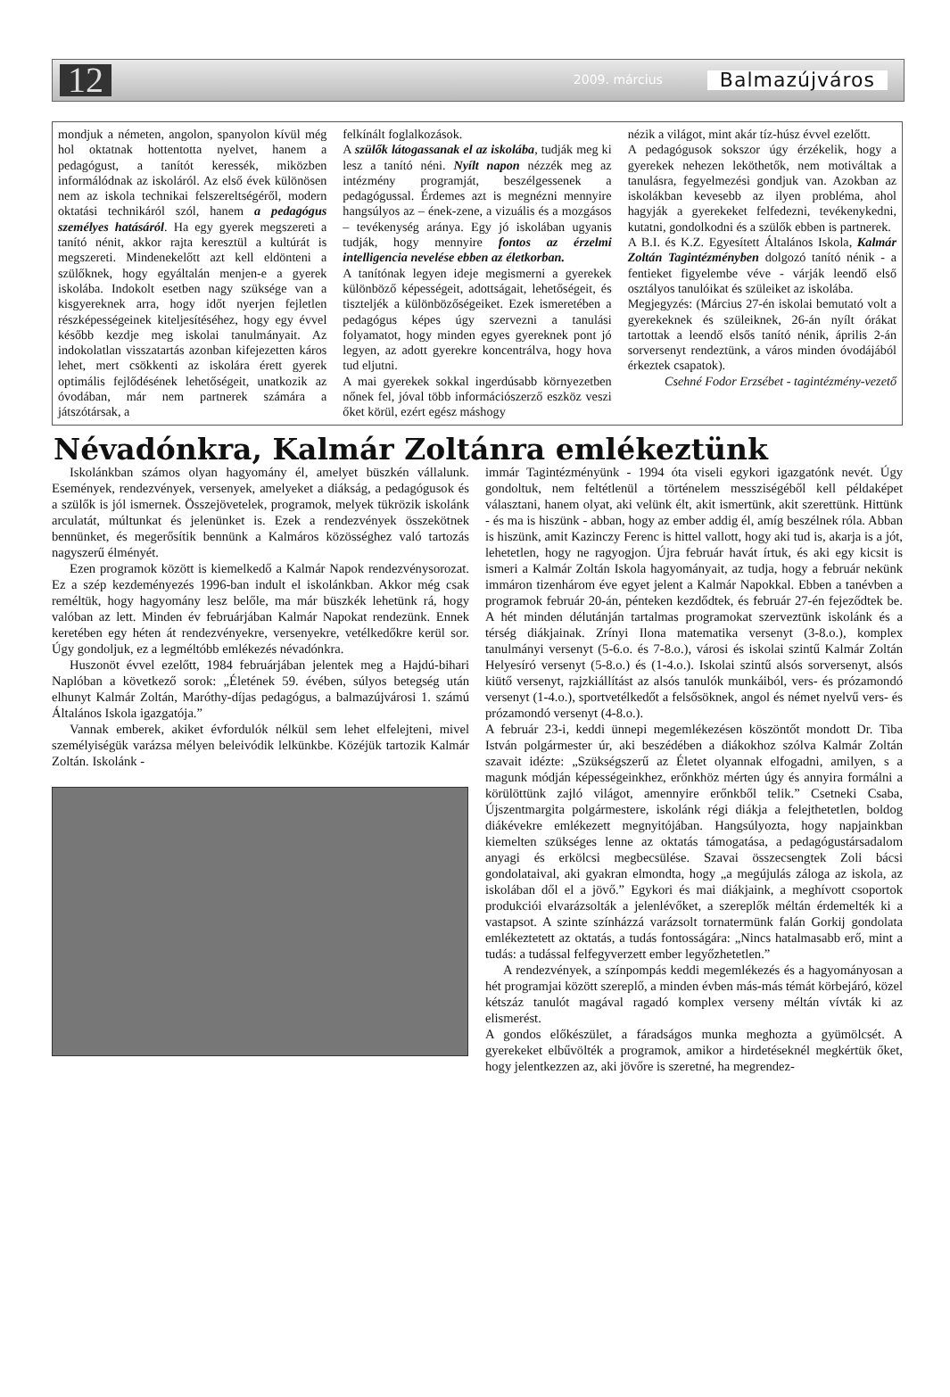12
2009. március
Balmazújváros
mondjuk a németen, angolon, spanyolon kívül még hol oktatnak hottentotta nyelvet, hanem a pedagógust, a tanítót keressék, miközben informálódnak az iskoláról. Az első évek különösen nem az iskola technikai felszereltségéről, modern oktatási technikáról szól, hanem a pedagógus személyes hatásáról. Ha egy gyerek megszereti a tanító nénit, akkor rajta keresztül a kultúrát is megszereti. Mindenekelőtt azt kell eldönteni a szülőknek, hogy egyáltalán menjen-e a gyerek iskolába. Indokolt esetben nagy szüksége van a kisgyereknek arra, hogy időt nyerjen fejletlen részképességeinek kiteljesítéséhez, hogy egy évvel később kezdje meg iskolai tanulmányait. Az indokolatlan visszatartás azonban kifejezetten káros lehet, mert csökkenti az iskolára érett gyerek optimális fejlődésének lehetőségeit, unatkozik az óvodában, már nem partnerek számára a játszótársak, a
felkínált foglalkozások.
A szülők látogassanak el az iskolába, tudják meg ki lesz a tanító néni. Nyílt napon nézzék meg az intézmény programját, beszélgessenek a pedagógussal. Érdemes azt is megnézni mennyire hangsúlyos az – ének-zene, a vizuális és a mozgásos – tevékenység aránya. Egy jó iskolában ugyanis tudják, hogy mennyire fontos az érzelmi intelligencia nevelése ebben az életkorban.
A tanítónak legyen ideje megismerni a gyerekek különböző képességeit, adottságait, lehetőségeit, és tiszteljék a különbözőségeiket. Ezek ismeretében a pedagógus képes úgy szervezni a tanulási folyamatot, hogy minden egyes gyereknek pont jó legyen, az adott gyerekre koncentrálva, hogy hova tud eljutni.
A mai gyerekek sokkal ingerdúsabb környezetben nőnek fel, jóval több információszerző eszköz veszi őket körül, ezért egész máshogy
nézik a világot, mint akár tíz-húsz évvel ezelőtt.
A pedagógusok sokszor úgy érzékelik, hogy a gyerekek nehezen leköthetők, nem motiváltak a tanulásra, fegyelmezési gondjuk van. Azokban az iskolákban kevesebb az ilyen probléma, ahol hagyják a gyerekeket felfedezni, tevékenykedni, kutatni, gondolkodni és a szülők ebben is partnerek.
A B.I. és K.Z. Egyesített Általános Iskola, Kalmár Zoltán Tagintézményben dolgozó tanító nénik - a fentieket figyelembe véve - várják leendő első osztályos tanulóikat és szüleiket az iskolába.
Megjegyzés: (Március 27-én iskolai bemutató volt a gyerekeknek és szüleiknek, 26-án nyílt órákat tartottak a leendő elsős tanító nénik, április 2-án sorversenyt rendeztünk, a város minden óvodájából érkeztek csapatok).
Csehné Fodor Erzsébet - tagintézmény-vezető
Névadónkra, Kalmár Zoltánra emlékeztünk
Iskolánkban számos olyan hagyomány él, amelyet büszkén vállalunk. Események, rendezvények, versenyek, amelyeket a diákság, a pedagógusok és a szülők is jól ismernek. Összejövetelek, programok, melyek tükrözik iskolánk arculatát, múltunkat és jelenünket is. Ezek a rendezvények összekötnek bennünket, és megerősítik bennünk a Kalmáros közösséghez való tartozás nagyszerű élményét.
Ezen programok között is kiemelkedő a Kalmár Napok rendezvénysorozat. Ez a szép kezdeményezés 1996-ban indult el iskolánkban. Akkor még csak reméltük, hogy hagyomány lesz belőle, ma már büszkék lehetünk rá, hogy valóban az lett. Minden év februárjában Kalmár Napokat rendezünk. Ennek keretében egy héten át rendezvényekre, versenyekre, vetélkedőkre kerül sor. Úgy gondoljuk, ez a legméltóbb emlékezés névadónkra.
Huszonöt évvel ezelőtt, 1984 februárjában jelentek meg a Hajdú-bihari Naplóban a következő sorok: „Életének 59. évében, súlyos betegség után elhunyt Kalmár Zoltán, Maróthy-díjas pedagógus, a balmazújvárosi 1. számú Általános Iskola igazgatója.”
Vannak emberek, akiket évfordulók nélkül sem lehet elfelejteni, mivel személyiségük varázsa mélyen beleivódik lelkünkbe. Közéjük tartozik Kalmár Zoltán. Iskolánk -
immár Tagintézményünk - 1994 óta viseli egykori igazgatónk nevét. Úgy gondoltuk, nem feltétlenül a történelem messziségéből kell példaképet választani, hanem olyat, aki velünk élt, akit ismertünk, akit szerettünk. Hittünk - és ma is hiszünk - abban, hogy az ember addig él, amíg beszélnek róla. Abban is hiszünk, amit Kazinczy Ferenc is hittel vallott, hogy aki tud is, akarja is a jót, lehetetlen, hogy ne ragyogjon. Újra február havát írtuk, és aki egy kicsit is ismeri a Kalmár Zoltán Iskola hagyományait, az tudja, hogy a február nekünk immáron tizenhárom éve egyet jelent a Kalmár Napokkal. Ebben a tanévben a programok február 20-án, pénteken kezdődtek, és február 27-én fejeződtek be. A hét minden délutánján tartalmas programokat szerveztünk iskolánk és a térség diákjainak. Zrínyi Ilona matematika versenyt (3-8.o.), komplex tanulmányi versenyt (5-6.o. és 7-8.o.), városi és iskolai szintű Kalmár Zoltán Helyesíró versenyt (5-8.o.) és (1-4.o.). Iskolai szintű alsós sorversenyt, alsós kiütő versenyt, rajzkiállítást az alsós tanulók munkáiból, vers- és prózamondó versenyt (1-4.o.), sportvetélkedőt a felsősöknek, angol és német nyelvű vers- és prózamondó versenyt (4-8.o.).
A február 23-i, keddi ünnepi megemlékezésen köszöntőt mondott Dr. Tiba István polgármester úr, aki beszédében a diákokhoz szólva Kalmár Zoltán szavait idézte: „Szükségszerű az Életet olyannak elfogadni, amilyen, s a magunk módján képességeinkhez, erőnkhöz mérten úgy és annyira formálni a körülöttünk zajló világot, amennyire erőnkből telik.” Csetneki Csaba, Újszentmargita polgármestere, iskolánk régi diákja a felejthetetlen, boldog diákévekre emlékezett megnyitójában. Hangsúlyozta, hogy napjainkban kiemelten szükséges lenne az oktatás támogatása, a pedagógustársadalom anyagi és erkölcsi megbecsülése. Szavai összecsengtek Zoli bácsi gondolataival, aki gyakran elmondta, hogy „a megújulás záloga az iskola, az iskolában dől el a jövő.” Egykori és mai diákjaink, a meghívott csoportok produkciói elvarázsolták a jelenlévőket, a szereplők méltán érdemelték ki a vastapsot. A szinte színházzá varázsolt tornatermünk falán Gorkij gondolata emlékeztetett az oktatás, a tudás fontosságára: „Nincs hatalmasabb erő, mint a tudás: a tudással felfegyverzett ember legyőzhetetlen.”
A rendezvények, a színpompás keddi megemlékezés és a hagyományosan a hét programjai között szereplő, a minden évben más-más témát körbejáró, közel kétszáz tanulót magával ragadó komplex verseny méltán vívták ki az elismerést.
A gondos előkészület, a fáradságos munka meghozta a gyümölcsét. A gyerekeket elbűvölték a programok, amikor a hirdetéseknél megkértük őket, hogy jelentkezzen az, aki jövőre is szeretné, ha megrendez-